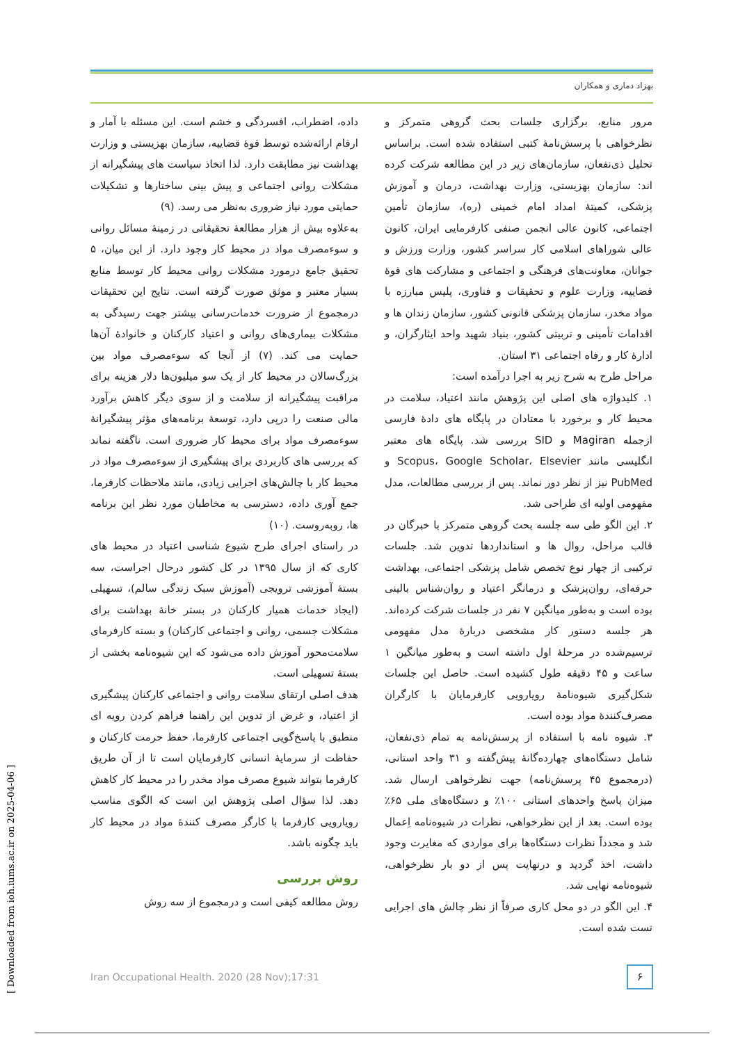بهزاد دماری و همکاران
داده، اضطراب، افسردگی و خشم است. این مسئله با آمار و ارقام ارائه‌شده توسط قوهٔ قضاییه، سازمان بهزیستی و وزارت بهداشت نیز مطابقت دارد. لذا اتخاذ سیاست های پیشگیرانه از مشکلات روانی اجتماعی و پیش بینی ساختارها و تشکیلات حمایتی مورد نیاز ضروری به‌نظر می رسد. (۹)
به‌علاوه بیش از هزار مطالعهٔ تحقیقاتی در زمینهٔ مسائل روانی و سوءمصرف مواد در محیط کار وجود دارد. از این میان، ۵ تحقیق جامع درمورد مشکلات روانی محیط کار توسط منابع بسیار معتبر و موثق صورت گرفته است. نتایج این تحقیقات درمجموع از ضرورت خدمات‌رسانی بیشتر جهت رسیدگی به مشکلات بیماری‌های روانی و اعتیاد کارکنان و خانوادهٔ آن‌ها حمایت می کند. (۷) از آنجا که سوءمصرف مواد بین بزرگ‌سالان در محیط کار از یک سو میلیون‌ها دلار هزینه برای مراقبت پیشگیرانه از سلامت و از سوی دیگر کاهش برآورد مالی صنعت را درپی دارد، توسعهٔ برنامه‌های مؤثر پیشگیرانهٔ سوءمصرف مواد برای محیط کار ضروری است. ناگفته نماند که بررسی های کاربردی برای پیشگیری از سوءمصرف مواد در محیط کار با چالش‌های اجرایی زیادی، مانند ملاحظات کارفرما، جمع آوری داده، دسترسی به مخاطبان مورد نظر این برنامه ها، روبه‌روست. (۱۰)
در راستای اجرای طرح شیوع شناسی اعتیاد در محیط های کاری که از سال ۱۳۹۵ در کل کشور درحال اجراست، سه بستهٔ آموزشی ترویجی (آموزش سبک زندگی سالم)، تسهیلی (ایجاد خدمات همیار کارکنان در بستر خانهٔ بهداشت برای مشکلات جسمی، روانی و اجتماعی کارکنان) و بسته کارفرمای سلامت‌محور آموزش داده می‌شود که این شیوه‌نامه بخشی از بستهٔ تسهیلی است.
هدف اصلی ارتقای سلامت روانی و اجتماعی کارکنان پیشگیری از اعتیاد، و غرض از تدوین این راهنما فراهم کردن رویه ای منطبق با پاسخ‌گویی اجتماعی کارفرما، حفظ حرمت کارکنان و حفاظت از سرمایهٔ انسانی کارفرمایان است تا از آن طریق کارفرما بتواند شیوع مصرف مواد مخدر را در محیط کار کاهش دهد. لذا سؤال اصلی پژوهش این است که الگوی مناسب رویارویی کارفرما با کارگر مصرف کنندهٔ مواد در محیط کار باید چگونه باشد.
روش بررسی
روش مطالعه کیفی است و درمجموع از سه روش
مرور منابع، برگزاری جلسات بحث گروهی متمرکز و نظرخواهی با پرسش‌نامهٔ کتبی استفاده شده است. براساس تحلیل ذی‌نفعان، سازمان‌های زیر در این مطالعه شرکت کرده اند: سازمان بهزیستی، وزارت بهداشت، درمان و آموزش پزشکی، کمیتهٔ امداد امام خمینی (ره)، سازمان تأمین اجتماعی، کانون عالی انجمن صنفی کارفرمایی ایران، کانون عالی شوراهای اسلامی کار سراسر کشور، وزارت ورزش و جوانان، معاونت‌های فرهنگی و اجتماعی و مشارکت های قوهٔ قضاییه، وزارت علوم و تحقیقات و فناوری، پلیس مبارزه با مواد مخدر، سازمان پزشکی قانونی کشور، سازمان زندان ها و اقدامات تأمینی و تربیتی کشور، بنیاد شهید واحد ایثارگران، و ادارهٔ کار و رفاه اجتماعی ۳۱ استان.
مراحل طرح به شرح زیر به اجرا درآمده است:
۱. کلیدواژه های اصلی این پژوهش مانند اعتیاد، سلامت در محیط کار و برخورد با معتادان در پایگاه های دادهٔ فارسی ازجمله Magiran و SID بررسی شد. پایگاه های معتبر انگلیسی مانند Scopus، Google Scholar، Elsevier و PubMed نیز از نظر دور نماند. پس از بررسی مطالعات، مدل مفهومی اولیه ای طراحی شد.
۲. این الگو طی سه جلسه بحث گروهی متمرکز با خبرگان در قالب مراحل، روال ها و استانداردها تدوین شد. جلسات ترکیبی از چهار نوع تخصص شامل پزشکی اجتماعی، بهداشت حرفه‌ای، روان‌پزشک و درمانگر اعتیاد و روان‌شناس بالینی بوده است و به‌طور میانگین ۷ نفر در جلسات شرکت کرده‌اند. هر جلسه دستور کار مشخصی دربارهٔ مدل مفهومی ترسیم‌شده در مرحلهٔ اول داشته است و به‌طور میانگین ۱ ساعت و ۴۵ دقیقه طول کشیده است. حاصل این جلسات شکل‌گیری شیوه‌نامهٔ رویارویی کارفرمایان با کارگران مصرف‌کنندهٔ مواد بوده است.
۳. شیوه نامه با استفاده از پرسش‌نامه به تمام ذی‌نفعان، شامل دستگاه‌های چهارده‌گانهٔ پیش‌گفته و ۳۱ واحد استانی، (درمجموع ۴۵ پرسش‌نامه) جهت نظرخواهی ارسال شد. میزان پاسخ واحدهای استانی ۱۰۰٪ و دستگاه‌های ملی ۶۵٪ بوده است. بعد از این نظرخواهی، نظرات در شیوه‌نامه اِعمال شد و مجدداً نظرات دستگاه‌ها برای مواردی که مغایرت وجود داشت، اخذ گردید و درنهایت پس از دو بار نظرخواهی، شیوه‌نامه نهایی شد.
۴. این الگو در دو محل کاری صرفاً از نظر چالش های اجرایی تست شده است.
Iran Occupational Health. 2020 (28 Nov);17:31
۶
[ Downloaded from ioh.iums.ac.ir on 2025-04-06 ]